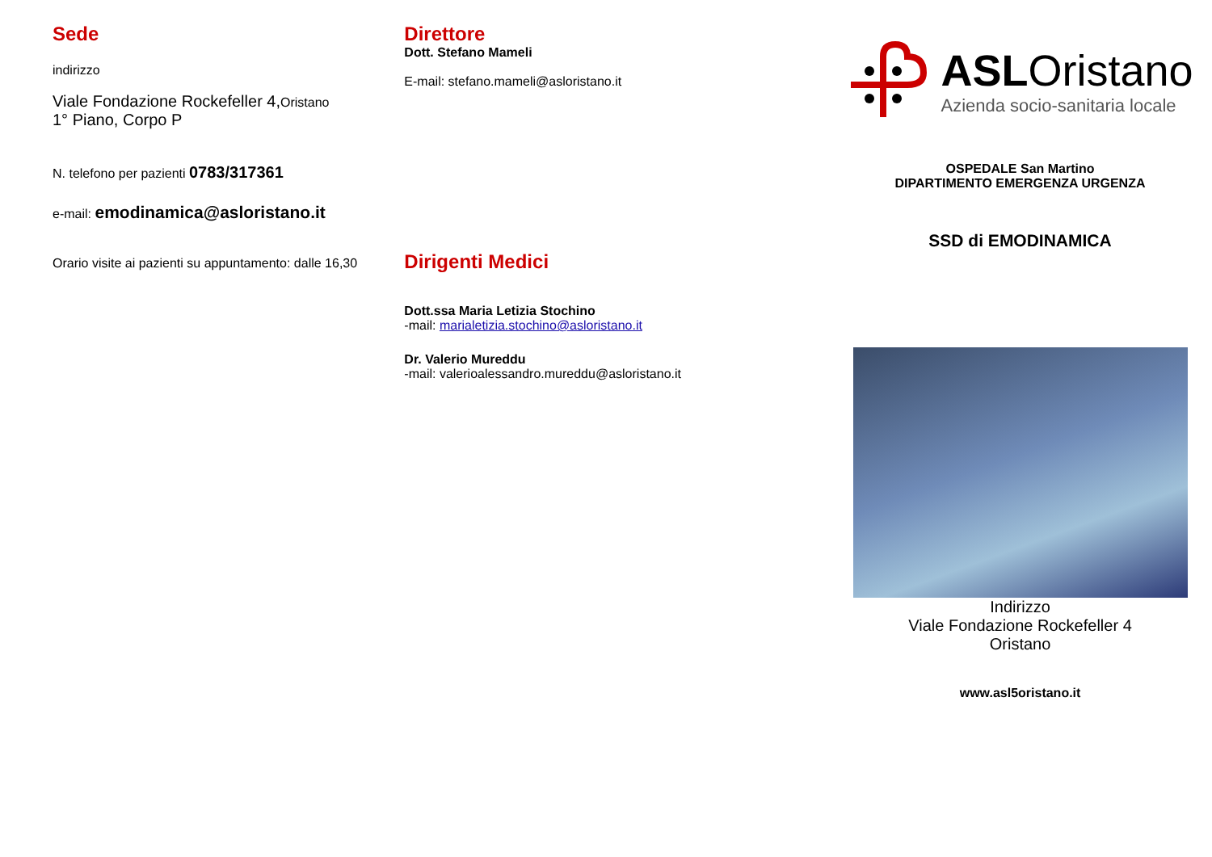Sede
indirizzo
Viale Fondazione Rockefeller 4,Oristano
1° Piano, Corpo P
N. telefono per pazienti 0783/317361
e-mail: emodinamica@asloristano.it
Orario visite ai pazienti su appuntamento: dalle 16,30
Direttore
Dott. Stefano Mameli
E-mail: stefano.mameli@asloristano.it
Dirigenti Medici
Dott.ssa Maria Letizia Stochino
-mail: marialetizia.stochino@asloristano.it
Dr. Valerio Mureddu
-mail: valerioalessandro.mureddu@asloristano.it
ASLOristano
Azienda socio-sanitaria locale
OSPEDALE San Martino
DIPARTIMENTO EMERGENZA URGENZA
SSD di EMODINAMICA
Indirizzo
Viale Fondazione Rockefeller 4
Oristano
www.asl5oristano.it